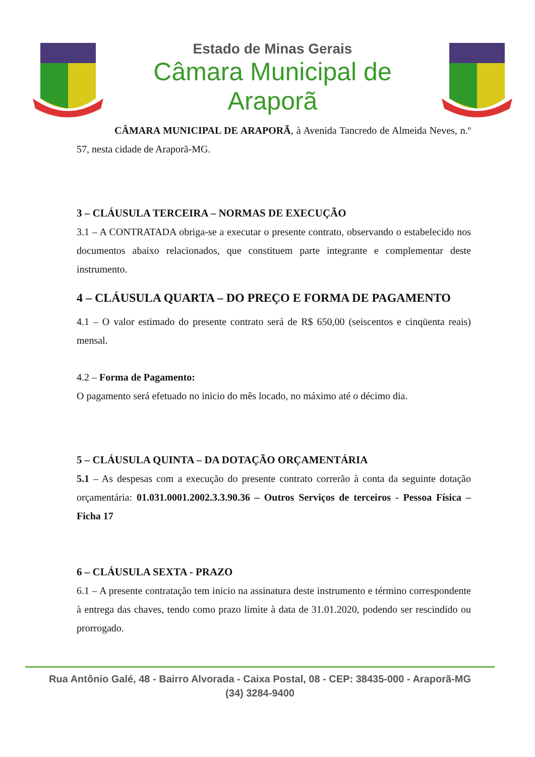Estado de Minas Gerais
Câmara Municipal de Araporã
CÂMARA MUNICIPAL DE ARAPORÃ, à Avenida Tancredo de Almeida Neves, n.º 57, nesta cidade de Araporã-MG.
3 – CLÁUSULA TERCEIRA – NORMAS DE EXECUÇÃO
3.1 – A CONTRATADA obriga-se a executar o presente contrato, observando o estabelecido nos documentos abaixo relacionados, que constituem parte integrante e complementar deste instrumento.
4 – CLÁUSULA QUARTA – DO PREÇO E FORMA DE PAGAMENTO
4.1 – O valor estimado do presente contrato será de R$ 650,00 (seiscentos e cinqüenta reais) mensal.
4.2 – Forma de Pagamento:
O pagamento será efetuado no inicio do mês locado, no máximo até o décimo dia.
5 – CLÁUSULA QUINTA – DA DOTAÇÃO ORÇAMENTÁRIA
5.1 – As despesas com a execução do presente contrato correrão à conta da seguinte dotação orçamentária: 01.031.0001.2002.3.3.90.36 – Outros Serviços de terceiros - Pessoa Física – Ficha 17
6 – CLÁUSULA SEXTA - PRAZO
6.1 – A presente contratação tem inicio na assinatura deste instrumento e término correspondente à entrega das chaves, tendo como prazo limite à data de 31.01.2020, podendo ser rescindido ou prorrogado.
Rua Antônio Galé, 48 - Bairro Alvorada - Caixa Postal, 08 - CEP: 38435-000 - Araporã-MG
(34) 3284-9400